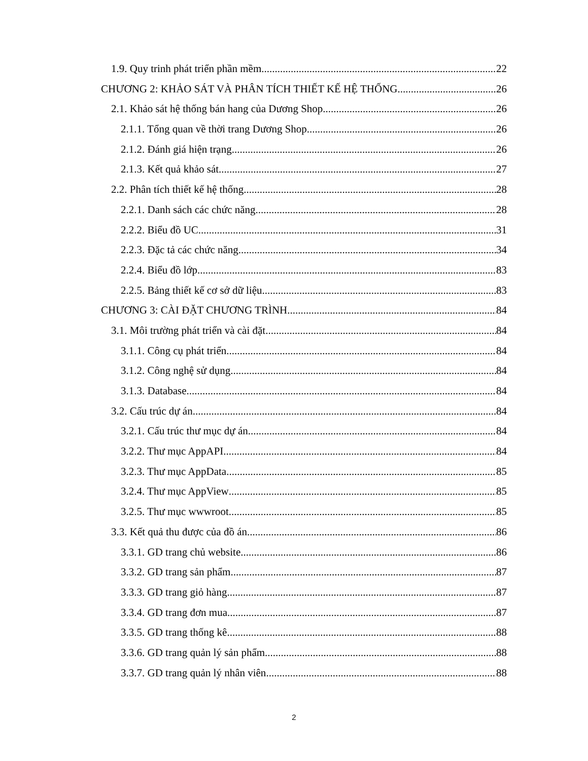1.9. Quy trinh phát triển phần mềm 22
CHƯƠNG 2: KHẢO SÁT VÀ PHÂN TÍCH THIẾT KẾ HỆ THỐNG 26
2.1. Khảo sát hệ thống bán hang của Dương Shop 26
2.1.1. Tổng quan về thời trang Dương Shop 26
2.1.2. Đánh giá hiện trạng 26
2.1.3. Kết quả khảo sát 27
2.2. Phân tích thiết kế hệ thống 28
2.2.1. Danh sách các chức năng 28
2.2.2. Biểu đồ UC 31
2.2.3. Đặc tả các chức năng 34
2.2.4. Biểu đồ lớp 83
2.2.5. Bảng thiết kế cơ sở dữ liệu 83
CHƯƠNG 3: CÀI ĐẶT CHƯƠNG TRÌNH 84
3.1. Môi trường phát triển và cài đặt 84
3.1.1. Công cụ phát triển 84
3.1.2. Công nghệ sử dụng 84
3.1.3. Database 84
3.2. Cấu trúc dự án 84
3.2.1. Cấu trúc thư mục dự án 84
3.2.2. Thư mục AppAPI 84
3.2.3. Thư mục AppData 85
3.2.4. Thư mục AppView 85
3.2.5. Thư mục wwwroot 85
3.3. Kết quả thu được của đồ án 86
3.3.1. GD trang chủ website 86
3.3.2. GD trang sản phẩm 87
3.3.3. GD trang giỏ hàng 87
3.3.4. GD trang đơn mua 87
3.3.5. GD trang thống kê 88
3.3.6. GD trang quản lý sản phẩm 88
3.3.7. GD trang quản lý nhân viên 88
2